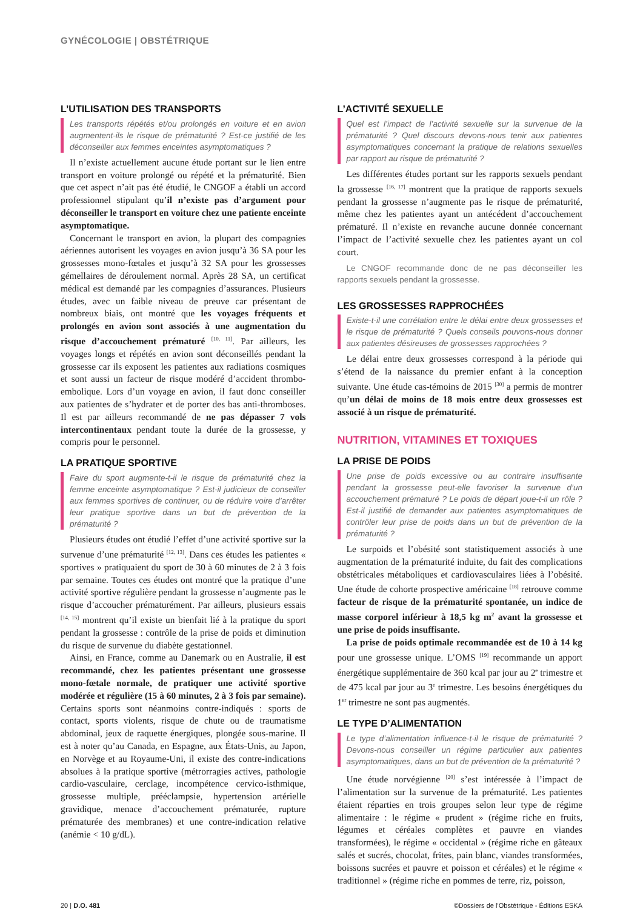GYNÉCOLOGIE | OBSTÉTRIQUE
L’UTILISATION DES TRANSPORTS
Les transports répétés et/ou prolongés en voiture et en avion augmentent-ils le risque de prématurité ? Est-ce justifié de les déconseiller aux femmes enceintes asymptomatiques ?
Il n’existe actuellement aucune étude portant sur le lien entre transport en voiture prolongé ou répété et la prématurité. Bien que cet aspect n’ait pas été étudié, le CNGOF a établi un accord professionnel stipulant qu’il n’existe pas d’argument pour déconseiller le transport en voiture chez une patiente enceinte asymptomatique.
Concernant le transport en avion, la plupart des compagnies aériennes autorisent les voyages en avion jusqu’à 36 SA pour les grossesses mono-fœtales et jusqu’à 32 SA pour les grossesses gémellaires de déroulement normal. Après 28 SA, un certificat médical est demandé par les compagnies d’assurances. Plusieurs études, avec un faible niveau de preuve car présentant de nombreux biais, ont montré que les voyages fréquents et prolongés en avion sont associés à une augmentation du risque d’accouchement prématuré <sup>[10, 11]</sup>. Par ailleurs, les voyages longs et répétés en avion sont déconseillés pendant la grossesse car ils exposent les patientes aux radiations cosmiques et sont aussi un facteur de risque modéré d’accident thrombo-embolique. Lors d’un voyage en avion, il faut donc conseiller aux patientes de s’hydrater et de porter des bas anti-thromboses. Il est par ailleurs recommandé de ne pas dépasser 7 vols intercontinentaux pendant toute la durée de la grossesse, y compris pour le personnel.
LA PRATIQUE SPORTIVE
Faire du sport augmente-t-il le risque de prématurité chez la femme enceinte asymptomatique ? Est-il judicieux de conseiller aux femmes sportives de continuer, ou de réduire voire d’arrêter leur pratique sportive dans un but de prévention de la prématurité ?
Plusieurs études ont étudié l’effet d’une activité sportive sur la survenue d’une prématurité <sup>[12, 13]</sup>. Dans ces études les patientes « sportives » pratiquaient du sport de 30 à 60 minutes de 2 à 3 fois par semaine. Toutes ces études ont montré que la pratique d’une activité sportive régulière pendant la grossesse n’augmente pas le risque d’accoucher prématurément. Par ailleurs, plusieurs essais <sup>[14, 15]</sup> montrent qu’il existe un bienfait lié à la pratique du sport pendant la grossesse : contrôle de la prise de poids et diminution du risque de survenue du diabète gestationnel.
Ainsi, en France, comme au Danemark ou en Australie, il est recommandé, chez les patientes présentant une grossesse mono-fœtale normale, de pratiquer une activité sportive modérée et régulière (15 à 60 minutes, 2 à 3 fois par semaine). Certains sports sont néanmoins contre-indiqués : sports de contact, sports violents, risque de chute ou de traumatisme abdominal, jeux de raquette énergiques, plongée sous-marine. Il est à noter qu’au Canada, en Espagne, aux États-Unis, au Japon, en Norvège et au Royaume-Uni, il existe des contre-indications absolues à la pratique sportive (métrorragies actives, pathologie cardio-vasculaire, cerclage, incompétence cervico-isthmique, grossesse multiple, prééclampsie, hypertension artérielle gravidique, menace d’accouchement prématurée, rupture prématurée des membranes) et une contre-indication relative (anémie < 10 g/dL).
L’ACTIVITÉ SEXUELLE
Quel est l’impact de l’activité sexuelle sur la survenue de la prématurité ? Quel discours devons-nous tenir aux patientes asymptomatiques concernant la pratique de relations sexuelles par rapport au risque de prématurité ?
Les différentes études portant sur les rapports sexuels pendant la grossesse <sup>[16, 17]</sup> montrent que la pratique de rapports sexuels pendant la grossesse n’augmente pas le risque de prématurité, même chez les patientes ayant un antécédent d’accouchement prématuré. Il n’existe en revanche aucune donnée concernant l’impact de l’activité sexuelle chez les patientes ayant un col court.
Le CNGOF recommande donc de ne pas déconseiller les rapports sexuels pendant la grossesse.
LES GROSSESSES RAPPROCHÉES
Existe-t-il une corrélation entre le délai entre deux grossesses et le risque de prématurité ? Quels conseils pouvons-nous donner aux patientes désireuses de grossesses rapprochées ?
Le délai entre deux grossesses correspond à la période qui s’étend de la naissance du premier enfant à la conception suivante. Une étude cas-témoins de 2015 <sup>[30]</sup> a permis de montrer qu’un délai de moins de 18 mois entre deux grossesses est associé à un risque de prématurité.
NUTRITION, VITAMINES ET TOXIQUES
LA PRISE DE POIDS
Une prise de poids excessive ou au contraire insuffisante pendant la grossesse peut-elle favoriser la survenue d’un accouchement prématuré ? Le poids de départ joue-t-il un rôle ? Est-il justifié de demander aux patientes asymptomatiques de contrôler leur prise de poids dans un but de prévention de la prématurité ?
Le surpoids et l’obésité sont statistiquement associés à une augmentation de la prématurité induite, du fait des complications obstétricales métaboliques et cardiovasculaires liées à l’obésité. Une étude de cohorte prospective américaine <sup>[18]</sup> retrouve comme facteur de risque de la prématurité spontanée, un indice de masse corporel inférieur à 18,5 kg m<sup>2</sup> avant la grossesse et une prise de poids insuffisante.
La prise de poids optimale recommandée est de 10 à 14 kg pour une grossesse unique. L’OMS <sup>[19]</sup> recommande un apport énergétique supplémentaire de 360 kcal par jour au 2<sup>e</sup> trimestre et de 475 kcal par jour au 3<sup>e</sup> trimestre. Les besoins énergétiques du 1<sup>er</sup> trimestre ne sont pas augmentés.
LE TYPE D’ALIMENTATION
Le type d’alimentation influence-t-il le risque de prématurité ? Devons-nous conseiller un régime particulier aux patientes asymptomatiques, dans un but de prévention de la prématurité ?
Une étude norvégienne <sup>[20]</sup> s’est intéressée à l’impact de l’alimentation sur la survenue de la prématurité. Les patientes étaient réparties en trois groupes selon leur type de régime alimentaire : le régime « prudent » (régime riche en fruits, légumes et céréales complètes et pauvre en viandes transformées), le régime « occidental » (régime riche en gâteaux salés et sucrés, chocolat, frites, pain blanc, viandes transformées, boissons sucrées et pauvre et poisson et céréales) et le régime « traditionnel » (régime riche en pommes de terre, riz, poisson,
20 | D.O. 481 ©Dossiers de l’Obstétrique - Éditions ESKA